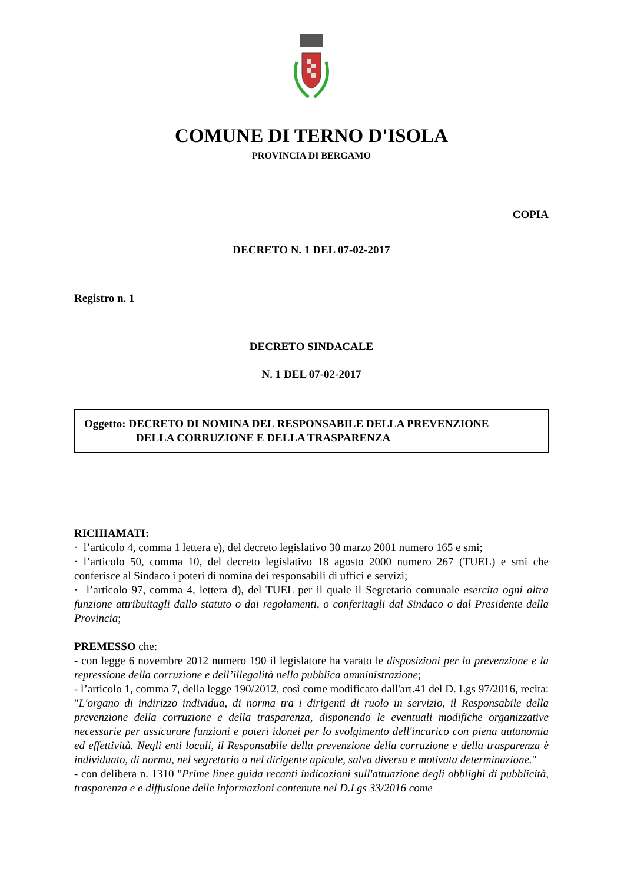COMUNE DI TERNO D'ISOLA
PROVINCIA DI BERGAMO
COPIA
DECRETO N. 1 DEL 07-02-2017
Registro n. 1
DECRETO SINDACALE
N. 1 DEL 07-02-2017
Oggetto: DECRETO DI NOMINA DEL RESPONSABILE DELLA PREVENZIONE
DELLA CORRUZIONE E DELLA TRASPARENZA
RICHIAMATI:
· l’articolo 4, comma 1 lettera e), del decreto legislativo 30 marzo 2001 numero 165 e smi;
· l’articolo 50, comma 10, del decreto legislativo 18 agosto 2000 numero 267 (TUEL) e smi che conferisce al Sindaco i poteri di nomina dei responsabili di uffici e servizi;
· l’articolo 97, comma 4, lettera d), del TUEL per il quale il Segretario comunale esercita ogni altra funzione attribuitagli dallo statuto o dai regolamenti, o conferitagli dal Sindaco o dal Presidente della Provincia;
PREMESSO che:
- con legge 6 novembre 2012 numero 190 il legislatore ha varato le disposizioni per la prevenzione e la repressione della corruzione e dell’illegalità nella pubblica amministrazione;
- l’articolo 1, comma 7, della legge 190/2012, così come modificato dall'art.41 del D. Lgs 97/2016, recita: "L'organo di indirizzo individua, di norma tra i dirigenti di ruolo in servizio, il Responsabile della prevenzione della corruzione e della trasparenza, disponendo le eventuali modifiche organizzative necessarie per assicurare funzioni e poteri idonei per lo svolgimento dell'incarico con piena autonomia ed effettività. Negli enti locali, il Responsabile della prevenzione della corruzione e della trasparenza è individuato, di norma, nel segretario o nel dirigente apicale, salva diversa e motivata determinazione."
- con delibera n. 1310 "Prime linee guida recanti indicazioni sull'attuazione degli obblighi di pubblicità, trasparenza e e diffusione delle informazioni contenute nel D.Lgs 33/2016 come